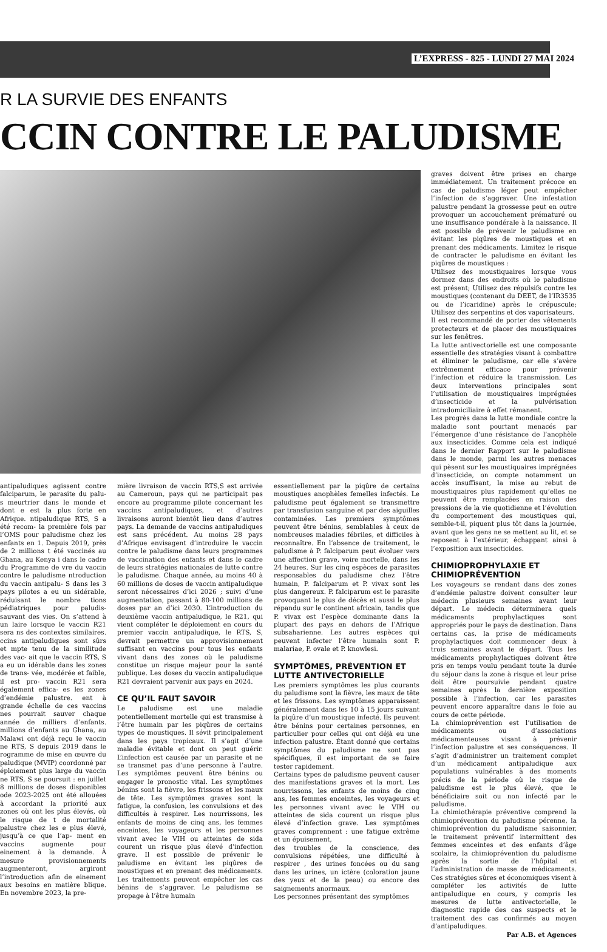L’EXPRESS - 825 - LUNDI 27 MAI 2024
R LA SURVIE DES ENFANTS
CCIN CONTRE LE PALUDISME
antipaludiques agissent contre falciparum, le parasite du palu- s meurtrier dans le monde et dont e est la plus forte en Afrique. ntipaludique RTS, S a été recom- la première fois par l’OMS pour paludisme chez les enfants en 1. Depuis 2019, près de 2 millions t été vaccinés au Ghana, au Kenya i dans le cadre du Programme de vre du vaccin contre le paludisme ntroduction du vaccin antipalu- S dans les 3 pays pilotes a eu un sidérable, réduisant le nombre tions pédiatriques pour paludis- sauvant des vies. On s’attend à un laire lorsque le vaccin R21 sera ns des contextes similaires. ccins antipaludiques sont sûrs et mpte tenu de la similitude des vac- ait que le vaccin RTS, S a eu un idérable dans les zones de trans- vée, modérée et faible, il est pro- vaccin R21 sera également effica- es les zones d’endémie palustre. ent à grande échelle de ces vaccins nes pourrait sauver chaque année de milliers d’enfants. millions d’enfants au Ghana, au Malawi ont déjà reçu le vaccin ne RTS, S depuis 2019 dans le rogramme de mise en œuvre du paludique (MVIP) coordonné par éploiement plus large du vaccin ne RTS, S se poursuit : en juillet 8 millions de doses disponibles ode 2023-2025 ont été allouées à accordant la priorité aux zones où ont les plus élevés, où le risque de t de mortalité palustre chez les e plus élevé, jusqu’à ce que l’ap- ment en vaccins augmente pour einement à la demande. À mesure provisionnements augmenteront, argiront l’introduction afin de einement aux besoins en matière blique. En novembre 2023, la pre-
mière livraison de vaccin RTS,S est arrivée au Cameroun, pays qui ne participait pas encore au programme pilote concernant les vaccins antipaludiques, et d’autres livraisons auront bientôt lieu dans d’autres pays. La demande de vaccins antipaludiques est sans précédent. Au moins 28 pays d’Afrique envisagent d’introduire le vaccin contre le paludisme dans leurs programmes de vaccination des enfants et dans le cadre de leurs stratégies nationales de lutte contre le paludisme. Chaque année, au moins 40 à 60 millions de doses de vaccin antipaludique seront nécessaires d’ici 2026 ; suivi d’une augmentation, passant à 80-100 millions de doses par an d’ici 2030. L’introduction du deuxième vaccin antipaludique, le R21, qui vient compléter le déploiement en cours du premier vaccin antipaludique, le RTS, S, devrait permettre un approvisionnement suffisant en vaccins pour tous les enfants vivant dans des zones où le paludisme constitue un risque majeur pour la santé publique. Les doses du vaccin antipaludique R21 devraient parvenir aux pays en 2024.
CE QU’IL FAUT SAVOIR
Le paludisme est une maladie potentiellement mortelle qui est transmise à l’être humain par les piqûres de certains types de moustiques. Il sévit principalement dans les pays tropicaux. Il s’agit d’une maladie évitable et dont on peut guérir. L’infection est causée par un parasite et ne se transmet pas d’une personne à l’autre. Les symptômes peuvent être bénins ou engager le pronostic vital. Les symptômes bénins sont la fièvre, les frissons et les maux de tête. Les symptômes graves sont la fatigue, la confusion, les convulsions et des difficultés à respirer. Les nourrissons, les enfants de moins de cinq ans, les femmes enceintes, les voyageurs et les personnes vivant avec le VIH ou atteintes de sida courent un risque plus élevé d’infection grave. Il est possible de prévenir le paludisme en évitant les piqûres de moustiques et en prenant des médicaments. Les traitements peuvent empêcher les cas bénins de s’aggraver. Le paludisme se propage à l’être humain
essentiellement par la piqûre de certains moustiques anophèles femelles infectés. Le paludisme peut également se transmettre par transfusion sanguine et par des aiguilles contaminées. Les premiers symptômes peuvent être bénins, semblables à ceux de nombreuses maladies fébriles, et difficiles à reconnaître. En l’absence de traitement, le paludisme à P. falciparum peut évoluer vers une affection grave, voire mortelle, dans les 24 heures. Sur les cinq espèces de parasites responsables du paludisme chez l’être humain, P. falciparum et P. vivax sont les plus dangereux. P. falciparum est le parasite provoquant le plus de décès et aussi le plus répandu sur le continent africain, tandis que P. vivax est l’espèce dominante dans la plupart des pays en dehors de l’Afrique subsaharienne. Les autres espèces qui peuvent infecter l’être humain sont P. malariae, P. ovale et P. knowlesi.
SYMPTÔMES, PRÉVENTION ET LUTTE ANTIVECTORIELLE
Les premiers symptômes les plus courants du paludisme sont la fièvre, les maux de tête et les frissons. Les symptômes apparaissent généralement dans les 10 à 15 jours suivant la piqûre d’un moustique infecté. Ils peuvent être bénins pour certaines personnes, en particulier pour celles qui ont déjà eu une infection palustre. Étant donné que certains symptômes du paludisme ne sont pas spécifiques, il est important de se faire tester rapidement.
Certains types de paludisme peuvent causer des manifestations graves et la mort. Les nourrissons, les enfants de moins de cinq ans, les femmes enceintes, les voyageurs et les personnes vivant avec le VIH ou atteintes de sida courent un risque plus élevé d’infection grave. Les symptômes graves comprennent : une fatigue extrême et un épuisement,
des troubles de la conscience, des convulsions répétées, une difficulté à respirer , des urines foncées ou du sang dans les urines, un ictère (coloration jaune des yeux et de la peau) ou encore des saignements anormaux.
Les personnes présentant des symptômes
graves doivent être prises en charge immédiatement. Un traitement précoce en cas de paludisme léger peut empêcher l’infection de s’aggraver. Une infestation palustre pendant la grossesse peut en outre provoquer un accouchement prématuré ou une insuffisance pondérale à la naissance. Il est possible de prévenir le paludisme en évitant les piqûres de moustiques et en prenant des médicaments. Limitez le risque de contracter le paludisme en évitant les piqûres de moustiques :
Utilisez des moustiquaires lorsque vous dormez dans des endroits où le paludisme est présent; Utilisez des répulsifs contre les moustiques (contenant du DEET, de l’IR3535 ou de l’icaridine) après le crépuscule; Utilisez des serpentins et des vaporisateurs.
Il est recommandé de porter des vêtements protecteurs et de placer des moustiquaires sur les fenêtres.
La lutte antivectorielle est une composante essentielle des stratégies visant à combattre et éliminer le paludisme, car elle s’avère extrêmement efficace pour prévenir l’infection et réduire la transmission. Les deux interventions principales sont l’utilisation de moustiquaires imprégnées d’insecticide et la pulvérisation intradomiciliaire à effet rémanent.
Les progrès dans la lutte mondiale contre la maladie sont pourtant menacés par l’émergence d’une résistance de l’anophèle aux insecticides. Comme cela est indiqué dans le dernier Rapport sur le paludisme dans le monde, parmi les autres menaces qui pèsent sur les moustiquaires imprégnées d’insecticide, on compte notamment un accès insuffisant, la mise au rebut de moustiquaires plus rapidement qu’elles ne peuvent être remplacées en raison des pressions de la vie quotidienne et l’évolution du comportement des moustiques qui, semble-t-il, piquent plus tôt dans la journée, avant que les gens ne se mettent au lit, et se reposent à l’extérieur, échappant ainsi à l’exposition aux insecticides.
CHIMIOPROPHYLAXIE ET CHIMIOPRÉVENTION
Les voyageurs se rendant dans des zones d’endémie palustre doivent consulter leur médecin plusieurs semaines avant leur départ. Le médecin déterminera quels médicaments prophylactiques sont appropriés pour le pays de destination. Dans certains cas, la prise de médicaments prophylactiques doit commencer deux à trois semaines avant le départ. Tous les médicaments prophylactiques doivent être pris en temps voulu pendant toute la durée du séjour dans la zone à risque et leur prise doit être poursuivie pendant quatre semaines après la dernière exposition possible à l’infection, car les parasites peuvent encore apparaître dans le foie au cours de cette période.
La chimioprévention est l’utilisation de médicaments ou d’associations médicamenteuses visant à prévenir l’infection palustre et ses conséquences. Il s’agit d’administrer un traitement complet d’un médicament antipaludique aux populations vulnérables à des moments précis de la période où le risque de paludisme est le plus élevé, que le bénéficiaire soit ou non infecté par le paludisme.
La chimiothérapie préventive comprend la chimioprévention du paludisme pérenne, la chimioprévention du paludisme saisonnier, le traitement préventif intermittent des femmes enceintes et des enfants d’âge scolaire, la chimioprévention du paludisme après la sortie de l’hôpital et l’administration de masse de médicaments. Ces stratégies sûres et économiques visent à compléter les activités de lutte antipaludique en cours, y compris les mesures de lutte antivectorielle, le diagnostic rapide des cas suspects et le traitement des cas confirmés au moyen d’antipaludiques.
Par A.B. et Agences